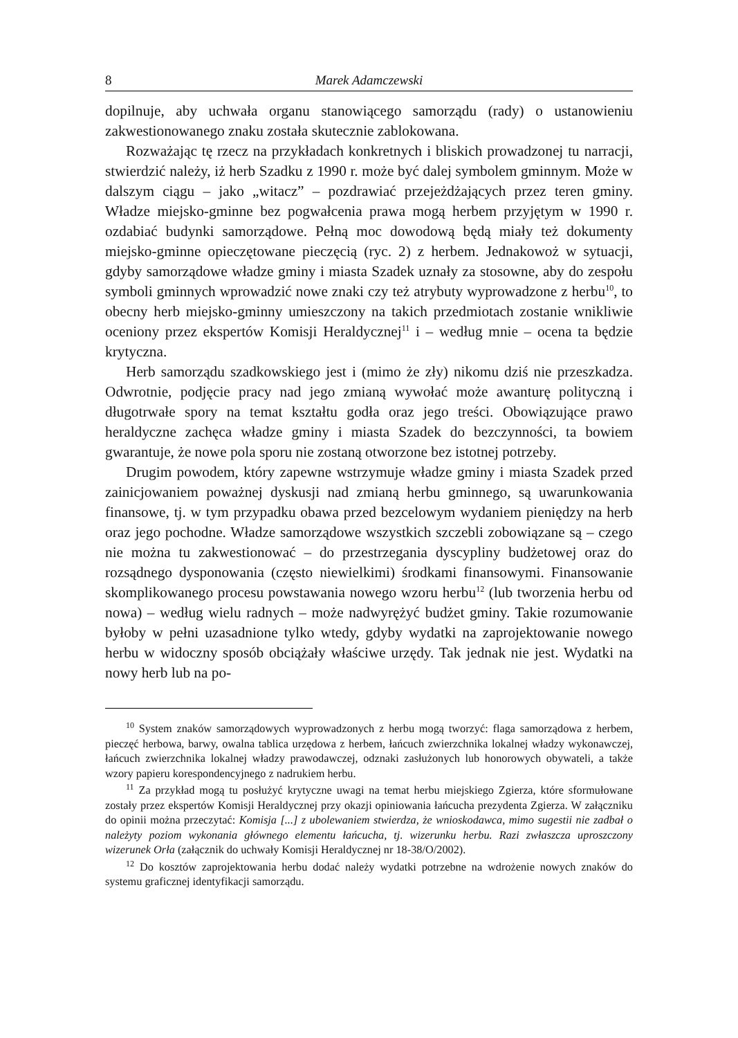8 Marek Adamczewski
dopilnuje, aby uchwała organu stanowiącego samorządu (rady) o ustanowieniu zakwestionowanego znaku została skutecznie zablokowana.
Rozważając tę rzecz na przykładach konkretnych i bliskich prowadzonej tu narracji, stwierdzić należy, iż herb Szadku z 1990 r. może być dalej symbolem gminnym. Może w dalszym ciągu – jako „witacz” – pozdrawiać przejeżdżających przez teren gminy. Władze miejsko-gminne bez pogwałcenia prawa mogą herbem przyjętym w 1990 r. ozdabiać budynki samorządowe. Pełną moc dowodową będą miały też dokumenty miejsko-gminne opieczętowane pieczęcią (ryc. 2) z herbem. Jednakowoż w sytuacji, gdyby samorządowe władze gminy i miasta Szadek uznały za stosowne, aby do zespołu symboli gminnych wprowadzić nowe znaki czy też atrybuty wyprowadzone z herbu<sup>10</sup>, to obecny herb miejsko-gminny umieszczony na takich przedmiotach zostanie wnikliwie oceniony przez ekspertów Komisji Heraldycznej<sup>11</sup> i – według mnie – ocena ta będzie krytyczna.
Herb samorządu szadkowskiego jest i (mimo że zły) nikomu dziś nie przeszkadza. Odwrotnie, podjęcie pracy nad jego zmianą wywołać może awanturę polityczną i długotrwałe spory na temat kształtu godła oraz jego treści. Obowiązujące prawo heraldyczne zachęca władze gminy i miasta Szadek do bezczynności, ta bowiem gwarantuje, że nowe pola sporu nie zostaną otworzone bez istotnej potrzeby.
Drugim powodem, który zapewne wstrzymuje władze gminy i miasta Szadek przed zainicjowaniem poważnej dyskusji nad zmianą herbu gminnego, są uwarunkowania finansowe, tj. w tym przypadku obawa przed bezcelowym wydaniem pieniędzy na herb oraz jego pochodne. Władze samorządowe wszystkich szczebli zobowiązane są – czego nie można tu zakwestionować – do przestrzegania dyscypliny budżetowej oraz do rozsądnego dysponowania (często niewielkimi) środkami finansowymi. Finansowanie skomplikowanego procesu powstawania nowego wzoru herbu<sup>12</sup> (lub tworzenia herbu od nowa) – według wielu radnych – może nadwyrężyć budżet gminy. Takie rozumowanie byłoby w pełni uzasadnione tylko wtedy, gdyby wydatki na zaprojektowanie nowego herbu w widoczny sposób obciążały właściwe urzędy. Tak jednak nie jest. Wydatki na nowy herb lub na po-
<sup>10</sup> System znaków samorządowych wyprowadzonych z herbu mogą tworzyć: flaga samorządowa z herbem, pieczęć herbowa, barwy, owalna tablica urzędowa z herbem, łańcuch zwierzchnika lokalnej władzy wykonawczej, łańcuch zwierzchnika lokalnej władzy prawodawczej, odznaki zasłużonych lub honorowych obywateli, a także wzory papieru korespondencyjnego z nadrukiem herbu.
<sup>11</sup> Za przykład mogą tu posłużyć krytyczne uwagi na temat herbu miejskiego Zgierza, które sformułowane zostały przez ekspertów Komisji Heraldycznej przy okazji opiniowania łańcucha prezydenta Zgierza. W załączniku do opinii można przeczytać: Komisja [...] z ubolewaniem stwierdza, że wnioskodawca, mimo sugestii nie zadbał o należyty poziom wykonania głównego elementu łańcucha, tj. wizerunku herbu. Razi zwłaszcza uproszczony wizerunek Orła (załącznik do uchwały Komisji Heraldycznej nr 18-38/O/2002).
<sup>12</sup> Do kosztów zaprojektowania herbu dodać należy wydatki potrzebne na wdrożenie nowych znaków do systemu graficznej identyfikacji samorządu.